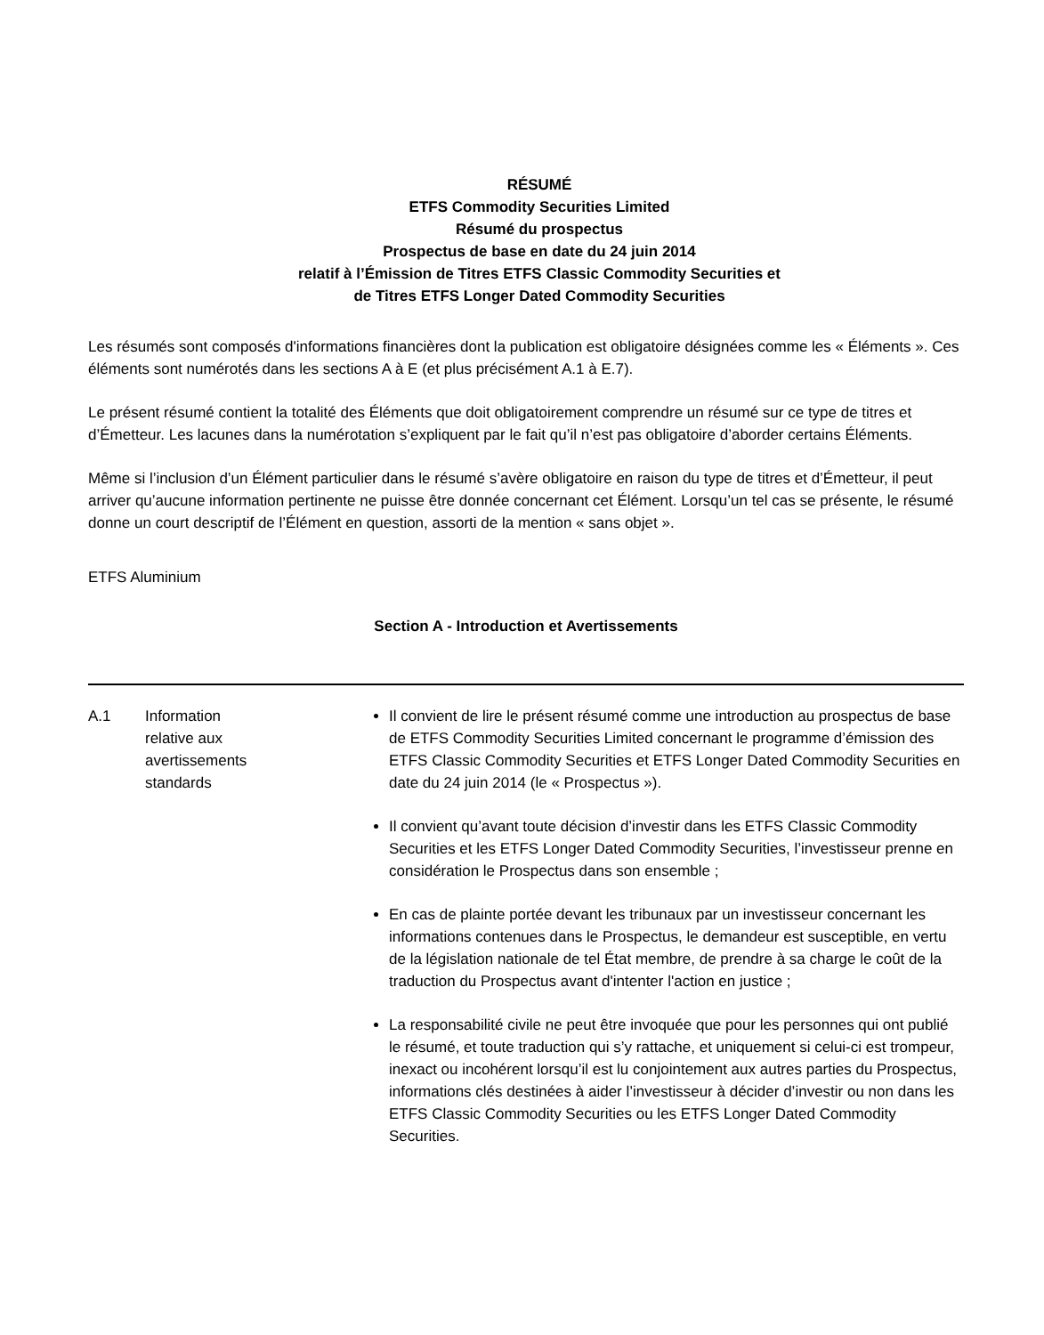RÉSUMÉ
ETFS Commodity Securities Limited
Résumé du prospectus
Prospectus de base en date du 24 juin 2014
relatif à l’Émission de Titres ETFS Classic Commodity Securities et
de Titres ETFS Longer Dated Commodity Securities
Les résumés sont composés d'informations financières dont la publication est obligatoire désignées comme les « Éléments ». Ces éléments sont numérotés dans les sections A à E (et plus précisément A.1 à E.7).
Le présent résumé contient la totalité des Éléments que doit obligatoirement comprendre un résumé sur ce type de titres et d’Émetteur. Les lacunes dans la numérotation s’expliquent par le fait qu’il n’est pas obligatoire d’aborder certains Éléments.
Même si l’inclusion d’un Élément particulier dans le résumé s’avère obligatoire en raison du type de titres et d’Émetteur, il peut arriver qu’aucune information pertinente ne puisse être donnée concernant cet Élément. Lorsqu’un tel cas se présente, le résumé donne un court descriptif de l’Élément en question, assorti de la mention « sans objet ».
ETFS Aluminium
Section A - Introduction et Avertissements
| A.1 | Information relative aux avertissements standards | Il convient de lire le présent résumé comme une introduction au prospectus de base de ETFS Commodity Securities Limited concernant le programme d’émission des ETFS Classic Commodity Securities et ETFS Longer Dated Commodity Securities en date du 24 juin 2014 (le « Prospectus »). Il convient qu’avant toute décision d’investir dans les ETFS Classic Commodity Securities et les ETFS Longer Dated Commodity Securities, l’investisseur prenne en considération le Prospectus dans son ensemble ; En cas de plainte portée devant les tribunaux par un investisseur concernant les informations contenues dans le Prospectus, le demandeur est susceptible, en vertu de la législation nationale de tel État membre, de prendre à sa charge le coût de la traduction du Prospectus avant d'intenter l'action en justice ; La responsabilité civile ne peut être invoquée que pour les personnes qui ont publié le résumé, et toute traduction qui s’y rattache, et uniquement si celui-ci est trompeur, inexact ou incohérent lorsqu’il est lu conjointement aux autres parties du Prospectus, informations clés destinées à aider l’investisseur à décider d’investir ou non dans les ETFS Classic Commodity Securities ou les ETFS Longer Dated Commodity Securities. |